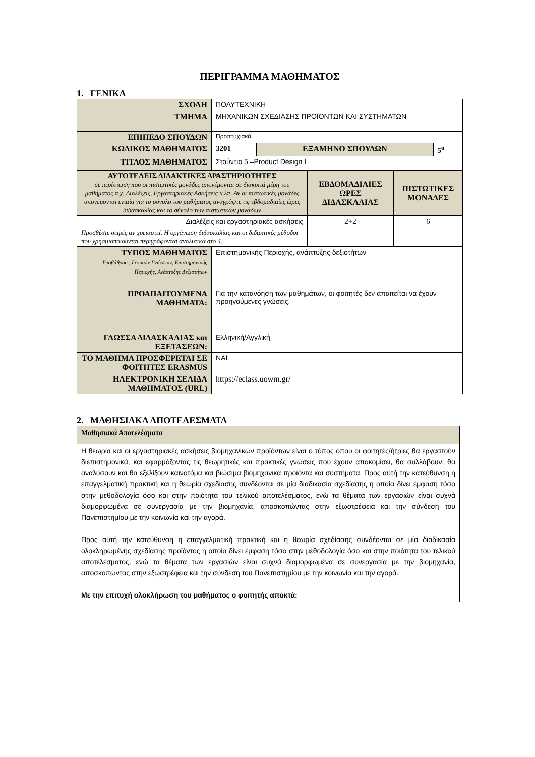ΠΕΡΙΓΡΑΜΜΑ ΜΑΘΗΜΑΤΟΣ
1. ΓΕΝΙΚΑ
| ΣΧΟΛΗ | ΠΟΛΥΤΕΧΝΙΚΗ | | |
| ΤΜΗΜΑ | ΜΗΧΑΝΙΚΩΝ ΣΧΕΔΙΑΣΗΣ ΠΡΟΪΟΝΤΩΝ ΚΑΙ ΣΥΣΤΗΜΑΤΩΝ | | |
| ΕΠΙΠΕΔΟ ΣΠΟΥΔΩΝ | Προπτυχιακό | | |
| ΚΩΔΙΚΟΣ ΜΑΘΗΜΑΤΟΣ | 3201 | ΕΞΑΜΗΝΟ ΣΠΟΥΔΩΝ | 5<sup>ο</sup> |
| ΤΙΤΛΟΣ ΜΑΘΗΜΑΤΟΣ | Στούντιο 5 –Product Design I | | |
| ΑΥΤΟΤΕΛΕΙΣ ΔΙΔΑΚΤΙΚΕΣ ΔΡΑΣΤΗΡΙΟΤΗΤΕΣ σε περίπτωση που οι πιστωτικές μονάδες απονέμονται σε διακριτά μέρη του μαθήματος π.χ. Διαλέξεις, Εργαστηριακές Ασκήσεις κ.λπ. Αν οι πιστωτικές μονάδες απονέμονται ενιαία για το σύνολο του μαθήματος αναγράψτε τις εβδομαδιαίες ώρες διδασκαλίας και το σύνολο των πιστωτικών μονάδων | ΕΒΔΟΜΑΔΙΑΙΕΣ ΩΡΕΣ ΔΙΔΑΣΚΑΛΙΑΣ | ΠΙΣΤΩΤΙΚΕΣ ΜΟΝΑΔΕΣ |
| Διαλέξεις και εργαστηριακές ασκήσεις | 2+2 | 6 |
| Προσθέστε σειρές αν χρειαστεί. Η οργάνωση διδασκαλίας και οι διδακτικές μέθοδοι που χρησιμοποιούνται περιγράφονται αναλυτικά στο 4. | | |
| ΤΥΠΟΣ ΜΑΘΗΜΑΤΟΣ Υποβάθρου , Γενικών Γνώσεων, Επιστημονικής Περιοχής, Ανάπτυξης Δεξιοτήτων | Επιστημονικής Περιοχής, ανάπτυξης δεξιοτήτων |
| ΠΡΟΑΠΑΙΤΟΥΜΕΝΑ ΜΑΘΗΜΑΤΑ: | Για την κατανόηση των μαθημάτων, οι φοιτητές δεν απαιτείται να έχουν προηγούμενες γνώσεις. |
| ΓΛΩΣΣΑ ΔΙΔΑΣΚΑΛΙΑΣ και ΕΞΕΤΑΣΕΩΝ: | Ελληνική/Αγγλική |
| ΤΟ ΜΑΘΗΜΑ ΠΡΟΣΦΕΡΕΤΑΙ ΣΕ ΦΟΙΤΗΤΕΣ ERASMUS | ΝΑΙ |
| ΗΛΕΚΤΡΟΝΙΚΗ ΣΕΛΙΔΑ ΜΑΘΗΜΑΤΟΣ (URL) | https://eclass.uowm.gr/ |
2. ΜΑΘΗΣΙΑΚΑ ΑΠΟΤΕΛΕΣΜΑΤΑ
| Μαθησιακά Αποτελέσματα |
| Η θεωρία και οι εργαστηριακές ασκήσεις βιομηχανικών προϊόντων είναι ο τόπος όπου οι φοιτητές/ήτριες θα εργαστούν διεπιστημονικά, και εφαρμόζοντας τις θεωρητικές και πρακτικές γνώσεις που έχουν αποκομίσει, θα συλλάβουν, θα αναλύσουν και θα εξελίξουν καινοτόμα και βιώσιμα βιομηχανικά προϊόντα και συστήματα. Προς αυτή την κατεύθυνση η επαγγελματική πρακτική και η θεωρία σχεδίασης συνδέονται σε μία διαδικασία σχεδίασης η οποία δίνει έμφαση τόσο στην μεθοδολογία όσο και στην ποιότητα του τελικού αποτελέσματος, ενώ τα θέματα των εργασιών είναι συχνά διαμορφωμένα σε συνεργασία με την βιομηχανία, αποσκοπώντας στην εξωστρέφεια και την σύνδεση του Πανεπιστημίου με την κοινωνία και την αγορά. Προς αυτή την κατεύθυνση η επαγγελματική πρακτική και η θεωρία σχεδίασης συνδέονται σε μία διαδικασία ολοκληρωμένης σχεδίασης προϊόντος η οποία δίνει έμφαση τόσο στην μεθοδολογία όσο και στην ποιότητα του τελικού αποτελέσματος, ενώ τα θέματα των εργασιών είναι συχνά διαμορφωμένα σε συνεργασία με την βιομηχανία, αποσκοπώντας στην εξωστρέφεια και την σύνδεση του Πανεπιστημίου με την κοινωνία και την αγορά. Με την επιτυχή ολοκλήρωση του μαθήματος ο φοιτητής αποκτά: |